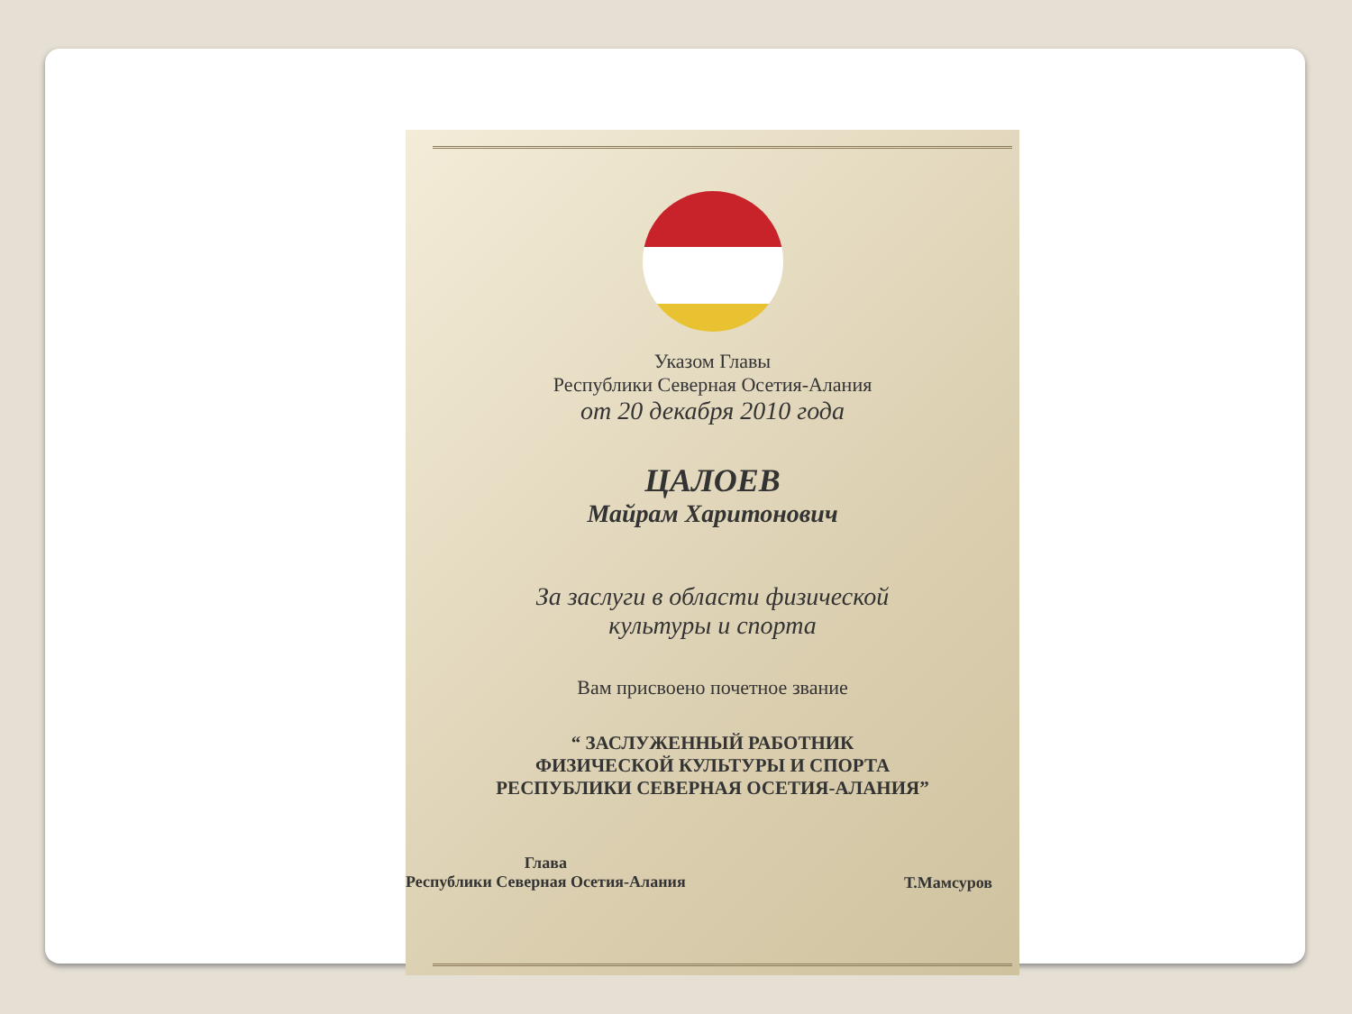Указом Главы
Республики Северная Осетия-Алания
от 20 декабря 2010 года
ЦАЛОЕВ
Майрам Харитонович
За заслуги в области физической
культуры и спорта
Вам присвоено почетное звание
“ ЗАСЛУЖЕННЫЙ РАБОТНИК
ФИЗИЧЕСКОЙ КУЛЬТУРЫ И СПОРТА
РЕСПУБЛИКИ СЕВЕРНАЯ ОСЕТИЯ-АЛАНИЯ”
Глава
Республики Северная Осетия-Алания
Т.Мамсуров